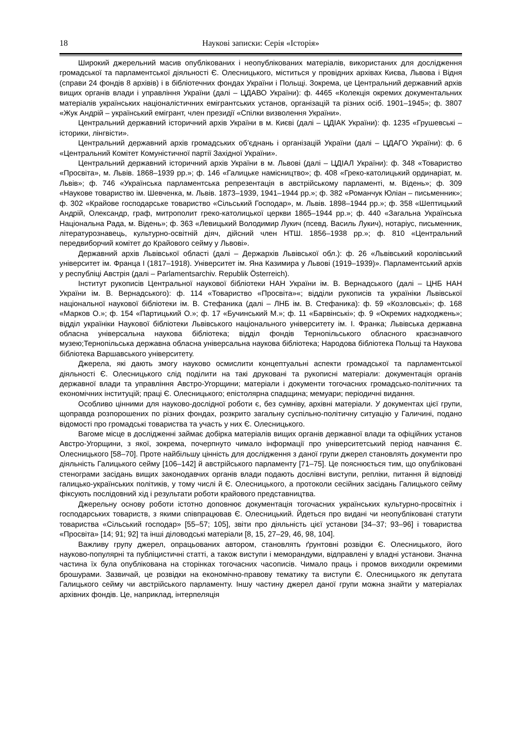18 Наукові записки: Серія «Історія»
Широкий джерельний масив опублікованих і неопублікованих матеріалів, використаних для дослідження громадської та парламентської діяльності Є. Олесницького, міститься у провідних архівах Києва, Львова і Відня (справи 24 фондів 8 архівів) і в бібліотечних фондах України і Польщі. Зокрема, це Центральний державний архів вищих органів влади і управління України (далі – ЦДАВО України): ф. 4465 «Колекція окремих документальних матеріалів українських націоналістичних емігрантських установ, організацій та різних осіб. 1901–1945»; ф. 3807 «Жук Андрій – український емігрант, член президії «Спілки визволення України».
Центральний державний історичний архів України в м. Києві (далі – ЦДІАК України): ф. 1235 «Грушевські – історики, лінгвісти».
Центральний державний архів громадських об’єднань і організацій України (далі – ЦДАГО України): ф. 6 «Центральний Комітет Комуністичної партії Західної України».
Центральний державний історичний архів України в м. Львові (далі – ЦДІАЛ України): ф. 348 «Товариство «Просвіта», м. Львів. 1868–1939 рр.»; ф. 146 «Галицьке намісництво»; ф. 408 «Греко-католицький ординаріат, м. Львів»; ф. 746 «Українська парламентська репрезентація в австрійському парламенті, м. Відень»; ф. 309 «Наукове товариство ім. Шевченка, м. Львів. 1873–1939, 1941–1944 рр.»; ф. 382 «Романчук Юліан – письменник»; ф. 302 «Крайове господарське товариство «Сільський Господар», м. Львів. 1898–1944 рр.»; ф. 358 «Шептицький Андрій, Олександр, граф, митрополит греко-католицької церкви 1865–1944 рр.»; ф. 440 «Загальна Українська Національна Рада, м. Відень»; ф. 363 «Левицький Володимир Лукич (псевд. Василь Лукич), нотаріус, письменник, літературознавець, культурно-освітній діяч, дійсний член НТШ. 1856–1938 рр.»; ф. 810 «Центральний передвиборчий комітет до Крайового сейму у Львові».
Державний архів Львівської області (далі – Держархів Львівської обл.): ф. 26 «Львівський королівський університет ім. Франца І (1817–1918). Університет ім. Яна Казимира у Львові (1919–1939)». Парламентський архів у республіці Австрія (далі – Parlamentsarchiv. Republik Österreich).
Інститут рукописів Центральної наукової бібліотеки НАН України ім. В. Вернадського (далі – ЦНБ НАН України ім. В. Вернадського): ф. 114 «Товариство «Просвіта»«; відділи рукописів та україніки Львівської національної наукової бібліотеки ім. В. Стефаника (далі – ЛНБ ім. В. Стефаника): ф. 59 «Козловські»; ф. 168 «Марков О.»; ф. 154 «Партицький О.»; ф. 17 «Бучинський М.»; ф. 11 «Барвінські»; ф. 9 «Окремих надходжень»; відділ україніки Наукової бібліотеки Львівського національного університету ім. І. Франка; Львівська державна обласна універсальна наукова бібліотека; відділ фондів Тернопільського обласного краєзнавчого музею;Тернопільська державна обласна універсальна наукова бібліотека; Народова бібліотека Польщі та Наукова бібліотека Варшавського університету.
Джерела, які дають змогу науково осмислити концептуальні аспекти громадської та парламентської діяльності Є. Олесницького слід поділити на такі друковані та рукописні матеріали: документація органів державної влади та управління Австро-Угорщини; матеріали і документи тогочасних громадсько-політичних та економічних інституцій; праці Є. Олесницького; епістолярна спадщина; мемуари; періодичні видання.
Особливо цінними для науково-дослідної роботи є, без сумніву, архівні матеріали. У документах цієї групи, щоправда розпорошених по різних фондах, розкрито загальну суспільно-політичну ситуацію у Галичині, подано відомості про громадські товариства та участь у них Є. Олесницького.
Вагоме місце в дослідженні займає добірка матеріалів вищих органів державної влади та офіційних установ Австро-Угорщини, з якої, зокрема, почерпнуто чимало інформації про університетський період навчання Є. Олесницького [58–70]. Проте найбільшу цінність для дослідження з даної групи джерел становлять документи про діяльність Галицького сейму [106–142] й австрійського парламенту [71–75]. Це пояснюється тим, що опубліковані стенограми засідань вищих законодавчих органів влади подають дослівні виступи, репліки, питання й відповіді галицько-українських політиків, у тому числі й Є. Олесницького, а протоколи сесійних засідань Галицького сейму фіксують послідовний хід і результати роботи крайового представництва.
Джерельну основу роботи істотно доповнює документація тогочасних українських культурно-просвітніх і господарських товариств, з якими співпрацював Є. Олесницький. Йдеться про видані чи неопубліковані статути товариства «Сільський господар» [55–57; 105], звіти про діяльність цієї установи [34–37; 93–96] і товариства «Просвіта» [14; 91; 92] та інші діловодські матеріали [8, 15, 27–29, 46, 98, 104].
Важливу групу джерел, опрацьованих автором, становлять ґрунтовні розвідки Є. Олесницького, його науково-популярні та публіцистичні статті, а також виступи і меморандуми, відправлені у владні установи. Значна частина їх була опублікована на сторінках тогочасних часописів. Чимало праць і промов виходили окремими брошурами. Зазвичай, це розвідки на економічно-правову тематику та виступи Є. Олесницького як депутата Галицького сейму чи австрійського парламенту. Іншу частину джерел даної групи можна знайти у матеріалах архівних фондів. Це, наприклад, інтерпеляція